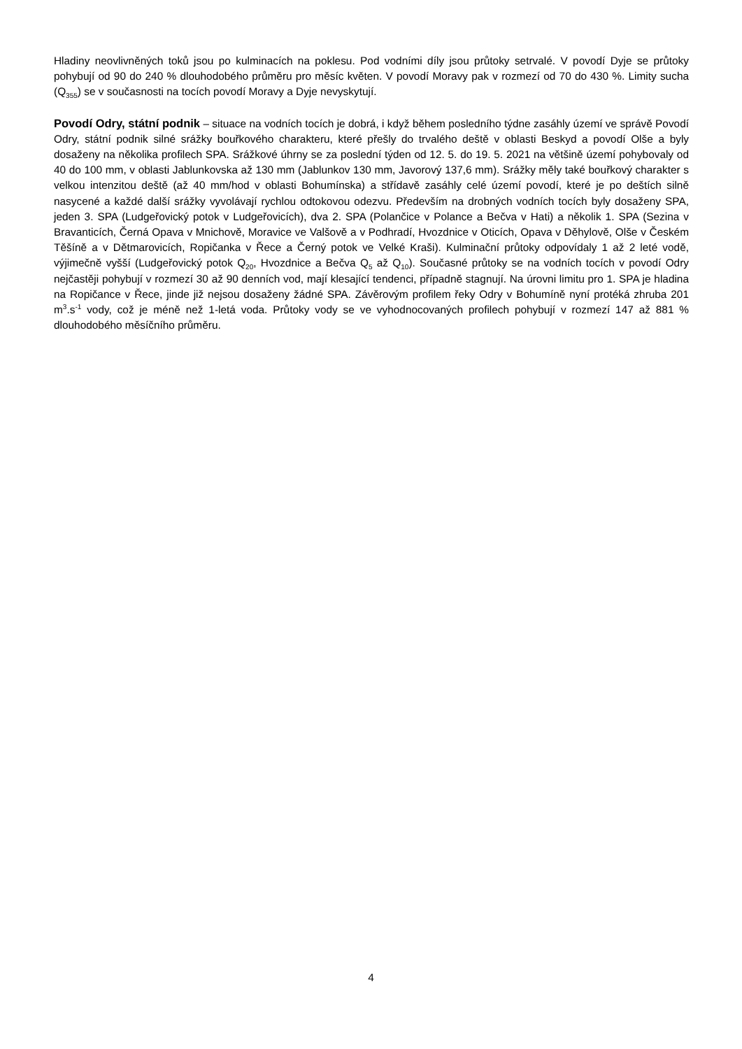Hladiny neovlivněných toků jsou po kulminacích na poklesu. Pod vodními díly jsou průtoky setrvalé. V povodí Dyje se průtoky pohybují od 90 do 240 % dlouhodobého průměru pro měsíc květen. V povodí Moravy pak v rozmezí od 70 do 430 %. Limity sucha (Q<sub>355</sub>) se v současnosti na tocích povodí Moravy a Dyje nevyskytují.
Povodí Odry, státní podnik – situace na vodních tocích je dobrá, i když během posledního týdne zasáhly území ve správě Povodí Odry, státní podnik silné srážky bouřkového charakteru, které přešly do trvalého deště v oblasti Beskyd a povodí Olše a byly dosaženy na několika profilech SPA. Srážkové úhrny se za poslední týden od 12. 5. do 19. 5. 2021 na většině území pohybovaly od 40 do 100 mm, v oblasti Jablunkovska až 130 mm (Jablunkov 130 mm, Javorový 137,6 mm). Srážky měly také bouřkový charakter s velkou intenzitou deště (až 40 mm/hod v oblasti Bohumínska) a střídavě zasáhly celé území povodí, které je po deštích silně nasycené a každé další srážky vyvolávají rychlou odtokovou odezvu. Především na drobných vodních tocích byly dosaženy SPA, jeden 3. SPA (Ludgeřovický potok v Ludgeřovicích), dva 2. SPA (Polančice v Polance a Bečva v Hati) a několik 1. SPA (Sezina v Bravanticích, Černá Opava v Mnichově, Moravice ve Valšově a v Podhradí, Hvozdnice v Oticích, Opava v Děhylově, Olše v Českém Těšíně a v Dětmarovicích, Ropičanka v Řece a Černý potok ve Velké Kraši). Kulminační průtoky odpovídaly 1 až 2 leté vodě, výjimečně vyšší (Ludgeřovický potok Q<sub>20</sub>, Hvozdnice a Bečva Q<sub>5</sub> až Q<sub>10</sub>). Současné průtoky se na vodních tocích v povodí Odry nejčastěji pohybují v rozmezí 30 až 90 denních vod, mají klesající tendenci, případně stagnují. Na úrovni limitu pro 1. SPA je hladina na Ropičance v Řece, jinde již nejsou dosaženy žádné SPA. Závěrovým profilem řeky Odry v Bohumíně nyní protéká zhruba 201 m<sup>3</sup>.s<sup>-1</sup> vody, což je méně než 1-letá voda. Průtoky vody se ve vyhodnocovaných profilech pohybují v rozmezí 147 až 881 % dlouhodobého měsíčního průměru.
4